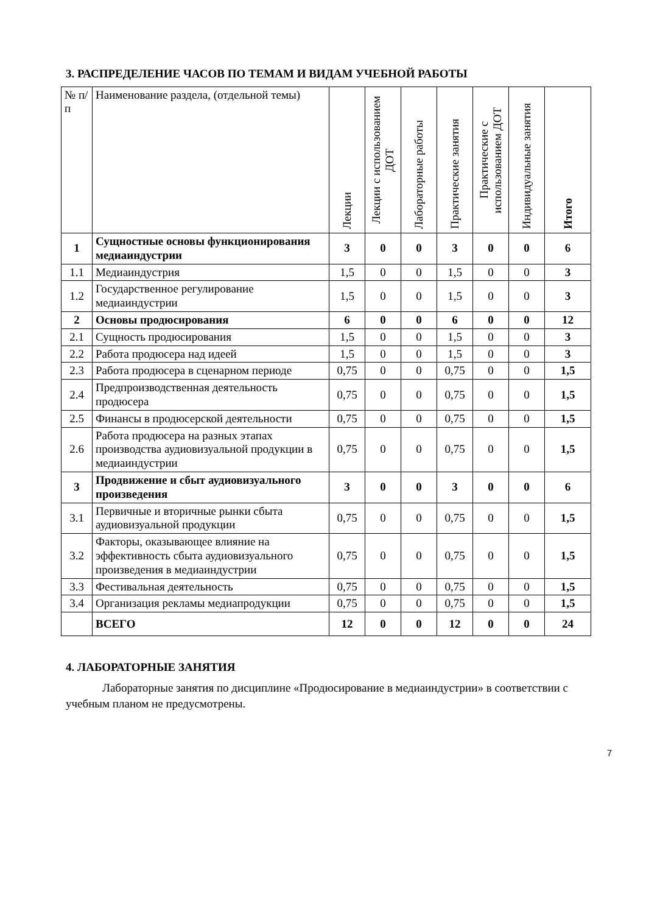3. РАСПРЕДЕЛЕНИЕ ЧАСОВ ПО ТЕМАМ И ВИДАМ УЧЕБНОЙ РАБОТЫ
| № п/п | Наименование раздела, (отдельной темы) | Лекции | Лекции с использованием ДОТ | Лабораторные работы | Практические занятия | Практические с использованием ДОТ | Индивидуальные занятия | Итого |
| --- | --- | --- | --- | --- | --- | --- | --- | --- |
| 1 | Сущностные основы функционирования медиаиндустрии | 3 | 0 | 0 | 3 | 0 | 0 | 6 |
| 1.1 | Медиаиндустрия | 1,5 | 0 | 0 | 1,5 | 0 | 0 | 3 |
| 1.2 | Государственное регулирование медиаиндустрии | 1,5 | 0 | 0 | 1,5 | 0 | 0 | 3 |
| 2 | Основы продюсирования | 6 | 0 | 0 | 6 | 0 | 0 | 12 |
| 2.1 | Сущность продюсирования | 1,5 | 0 | 0 | 1,5 | 0 | 0 | 3 |
| 2.2 | Работа продюсера над идеей | 1,5 | 0 | 0 | 1,5 | 0 | 0 | 3 |
| 2.3 | Работа продюсера в сценарном периоде | 0,75 | 0 | 0 | 0,75 | 0 | 0 | 1,5 |
| 2.4 | Предпроизводственная деятельность продюсера | 0,75 | 0 | 0 | 0,75 | 0 | 0 | 1,5 |
| 2.5 | Финансы в продюсерской деятельности | 0,75 | 0 | 0 | 0,75 | 0 | 0 | 1,5 |
| 2.6 | Работа продюсера на разных этапах производства аудиовизуальной продукции в медиаиндустрии | 0,75 | 0 | 0 | 0,75 | 0 | 0 | 1,5 |
| 3 | Продвижение и сбыт аудиовизуального произведения | 3 | 0 | 0 | 3 | 0 | 0 | 6 |
| 3.1 | Первичные и вторичные рынки сбыта аудиовизуальной продукции | 0,75 | 0 | 0 | 0,75 | 0 | 0 | 1,5 |
| 3.2 | Факторы, оказывающее влияние на эффективность сбыта аудиовизуального произведения в медиаиндустрии | 0,75 | 0 | 0 | 0,75 | 0 | 0 | 1,5 |
| 3.3 | Фестивальная деятельность | 0,75 | 0 | 0 | 0,75 | 0 | 0 | 1,5 |
| 3.4 | Организация рекламы медиапродукции | 0,75 | 0 | 0 | 0,75 | 0 | 0 | 1,5 |
| | ВСЕГО | 12 | 0 | 0 | 12 | 0 | 0 | 24 |
4. ЛАБОРАТОРНЫЕ ЗАНЯТИЯ
Лабораторные занятия по дисциплине «Продюсирование в медиаиндустрии» в соответствии с учебным планом не предусмотрены.
7